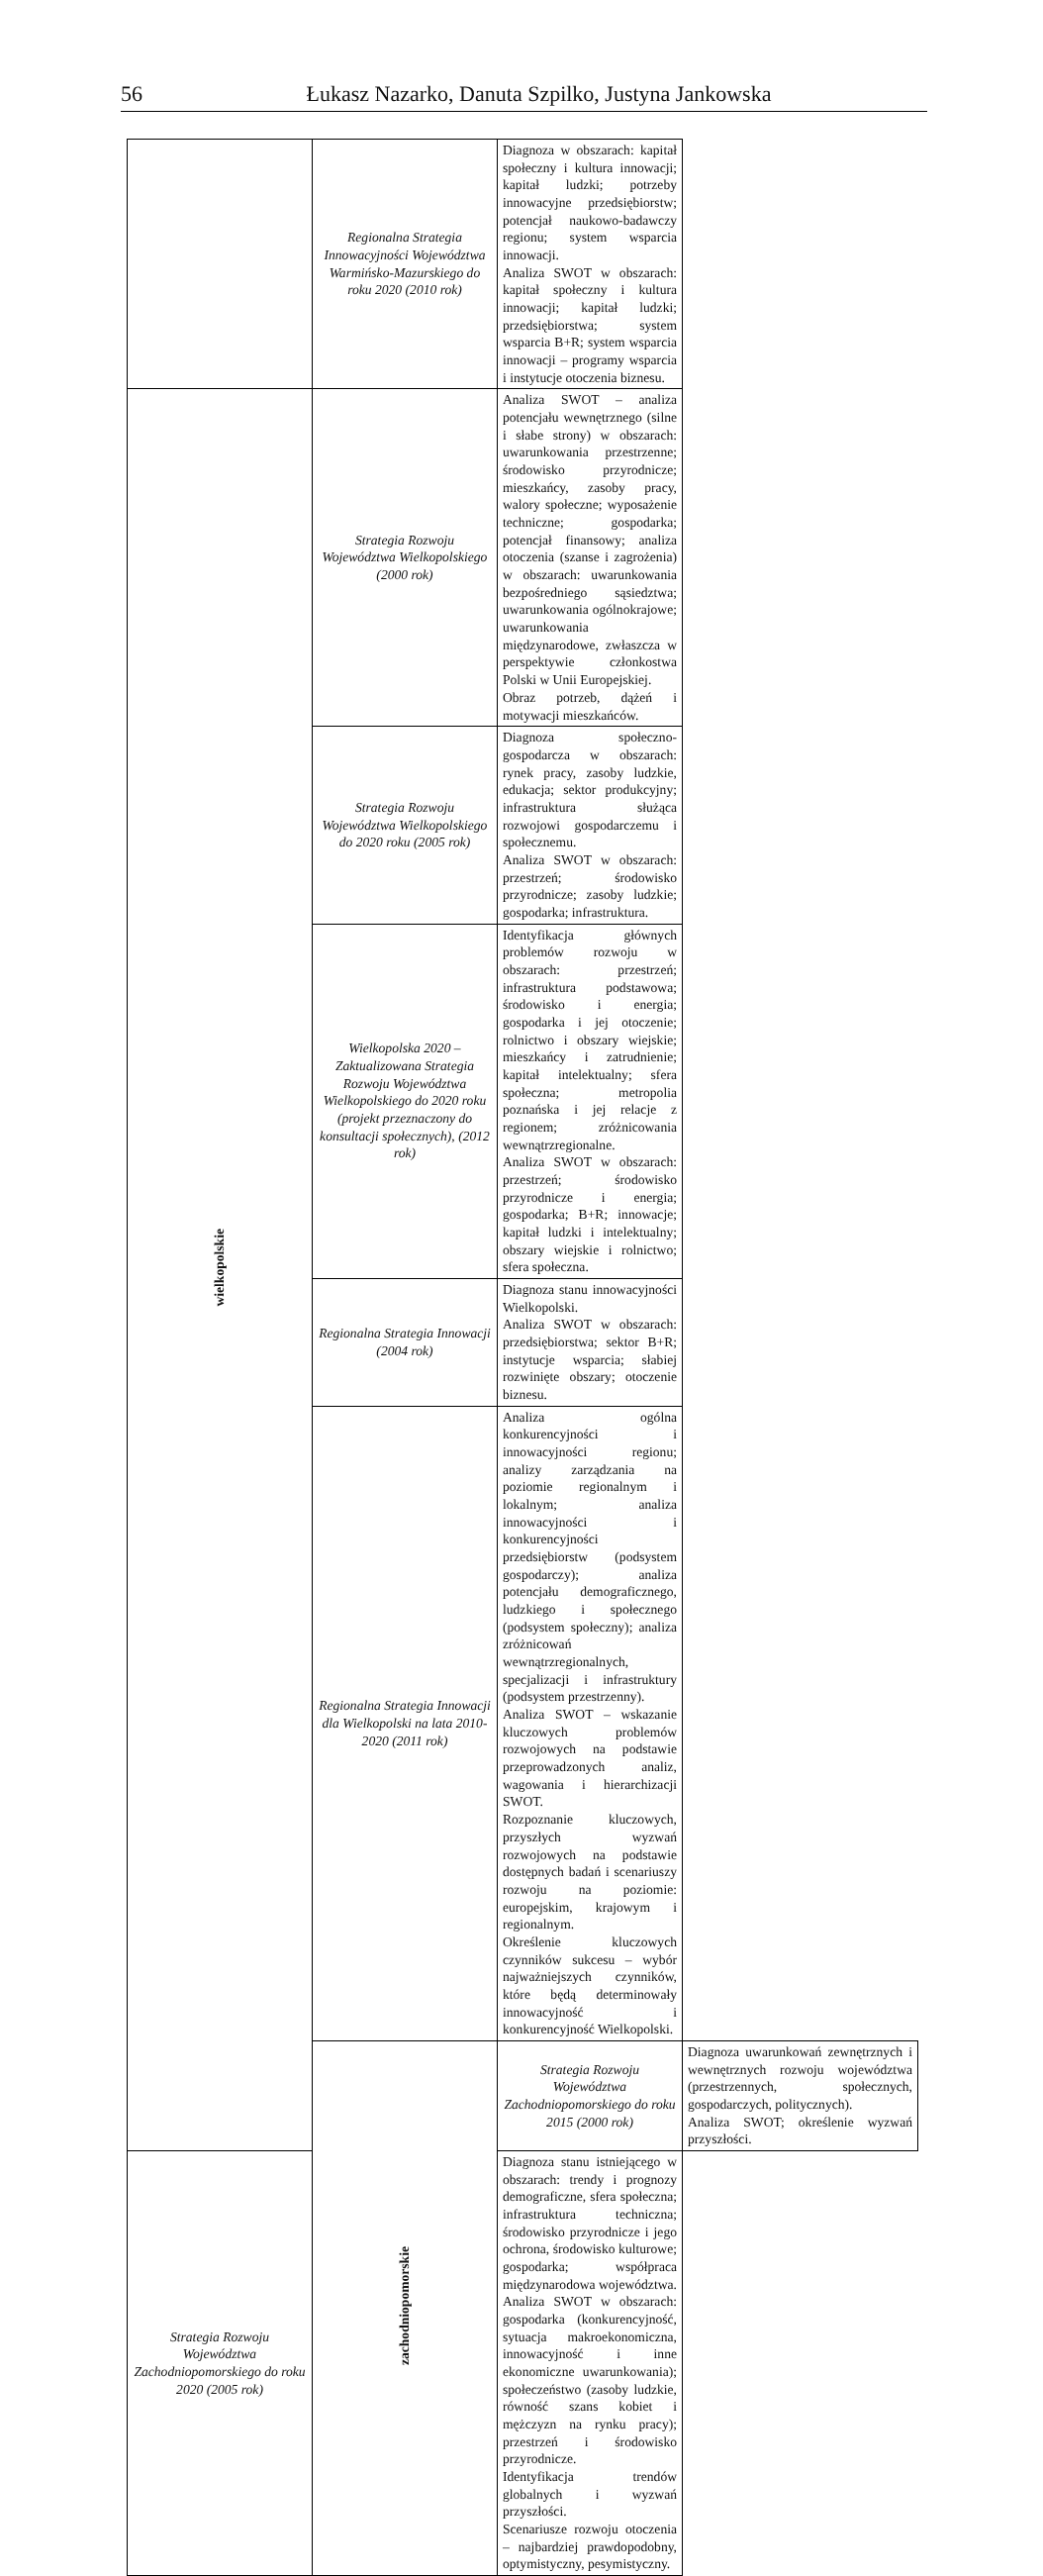56 Łukasz Nazarko, Danuta Szpilko, Justyna Jankowska
| | Regionalna Strategia Innowacyjności Województwa Warmińsko-Mazurskiego do roku 2020 (2010 rok) | Diagnoza w obszarach: kapitał społeczny i kultura innowacji; kapitał ludzki; potrzeby innowacyjne przedsiębiorstw; potencjał naukowo-badawczy regionu; system wsparcia innowacji. Analiza SWOT w obszarach: kapitał społeczny i kultura innowacji; kapitał ludzki; przedsiębiorstwa; system wsparcia B+R; system wsparcia innowacji – programy wsparcia i instytucje otoczenia biznesu. | |
| wielkopolskie | Strategia Rozwoju Województwa Wielkopolskiego (2000 rok) | Analiza SWOT – analiza potencjału wewnętrznego (silne i słabe strony) w obszarach: uwarunkowania przestrzenne; środowisko przyrodnicze; mieszkańcy, zasoby pracy, walory społeczne; wyposażenie techniczne; gospodarka; potencjał finansowy; analiza otoczenia (szanse i zagrożenia) w obszarach: uwarunkowania bezpośredniego sąsiedztwa; uwarunkowania ogólnokrajowe; uwarunkowania międzynarodowe, zwłaszcza w perspektywie członkostwa Polski w Unii Europejskiej. Obraz potrzeb, dążeń i motywacji mieszkańców. | |
| | Strategia Rozwoju Województwa Wielkopolskiego do 2020 roku (2005 rok) | Diagnoza społeczno-gospodarcza w obszarach: rynek pracy, zasoby ludzkie, edukacja; sektor produkcyjny; infrastruktura służąca rozwojowi gospodarczemu i społecznemu. Analiza SWOT w obszarach: przestrzeń; środowisko przyrodnicze; zasoby ludzkie; gospodarka; infrastruktura. | |
| | Wielkopolska 2020 – Zaktualizowana Strategia Rozwoju Województwa Wielkopolskiego do 2020 roku (projekt przeznaczony do konsultacji społecznych), (2012 rok) | Identyfikacja głównych problemów rozwoju w obszarach: przestrzeń; infrastruktura podstawowa; środowisko i energia; gospodarka i jej otoczenie; rolnictwo i obszary wiejskie; mieszkańcy i zatrudnienie; kapitał intelektualny; sfera społeczna; metropolia poznańska i jej relacje z regionem; zróżnicowania wewnątrzregionalne. Analiza SWOT w obszarach: przestrzeń; środowisko przyrodnicze i energia; gospodarka; B+R; innowacje; kapitał ludzki i intelektualny; obszary wiejskie i rolnictwo; sfera społeczna. | |
| | Regionalna Strategia Innowacji (2004 rok) | Diagnoza stanu innowacyjności Wielkopolski. Analiza SWOT w obszarach: przedsiębiorstwa; sektor B+R; instytucje wsparcia; słabiej rozwinięte obszary; otoczenie biznesu. | |
| | Regionalna Strategia Innowacji dla Wielkopolski na lata 2010-2020 (2011 rok) | Analiza ogólna konkurencyjności i innowacyjności regionu; analizy zarządzania na poziomie regionalnym i lokalnym; analiza innowacyjności i konkurencyjności przedsiębiorstw (podsystem gospodarczy); analiza potencjału demograficznego, ludzkiego i społecznego (podsystem społeczny); analiza zróżnicowań wewnątrzregionalnych, specjalizacji i infrastruktury (podsystem przestrzenny). Analiza SWOT – wskazanie kluczowych problemów rozwojowych na podstawie przeprowadzonych analiz, wagowania i hierarchizacji SWOT. Rozpoznanie kluczowych, przyszłych wyzwań rozwojowych na podstawie dostępnych badań i scenariuszy rozwoju na poziomie: europejskim, krajowym i regionalnym. Określenie kluczowych czynników sukcesu – wybór najważniejszych czynników, które będą determinowały innowacyjność i konkurencyjność Wielkopolski. | |
| | zachodniopomorskie | Strategia Rozwoju Województwa Zachodniopomorskiego do roku 2015 (2000 rok) | Diagnoza uwarunkowań zewnętrznych i wewnętrznych rozwoju województwa (przestrzennych, społecznych, gospodarczych, politycznych). Analiza SWOT; określenie wyzwań przyszłości. |
| Strategia Rozwoju Województwa Zachodniopomorskiego do roku 2020 (2005 rok) | | Diagnoza stanu istniejącego w obszarach: trendy i prognozy demograficzne, sfera społeczna; infrastruktura techniczna; środowisko przyrodnicze i jego ochrona, środowisko kulturowe; gospodarka; współpraca międzynarodowa województwa. Analiza SWOT w obszarach: gospodarka (konkurencyjność, sytuacja makroekonomiczna, innowacyjność i inne ekonomiczne uwarunkowania); społeczeństwo (zasoby ludzkie, równość szans kobiet i mężczyzn na rynku pracy); przestrzeń i środowisko przyrodnicze. Identyfikacja trendów globalnych i wyzwań przyszłości. Scenariusze rozwoju otoczenia – najbardziej prawdopodobny, optymistyczny, pesymistyczny. | |